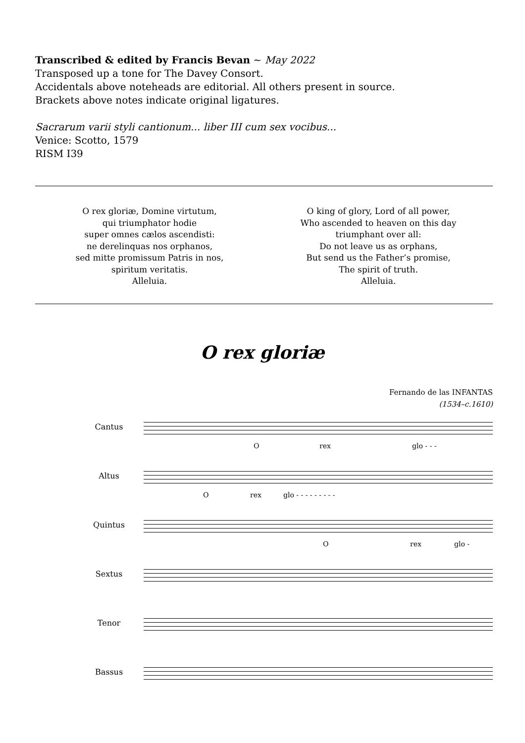Transcribed & edited by Francis Bevan ~ May 2022
Transposed up a tone for The Davey Consort.
Accidentals above noteheads are editorial. All others present in source.
Brackets above notes indicate original ligatures.
Sacrarum varii styli cantionum... liber III cum sex vocibus...
Venice: Scotto, 1579
RISM I39
O rex gloriæ, Domine virtutum,
qui triumphator hodie
super omnes cælos ascendisti:
ne derelinquas nos orphanos,
sed mitte promissum Patris in nos,
spiritum veritatis.
Alleluia.
O king of glory, Lord of all power,
Who ascended to heaven on this day
triumphant over all:
Do not leave us as orphans,
But send us the Father’s promise,
The spirit of truth.
Alleluia.
O rex gloriæ
Fernando de las INFANTAS
(1534–c.1610)
Cantus
O rex glo - - -
Altus
O rex glo - - - - - - - - -
Quintus
O rex glo -
Sextus
Tenor
Bassus